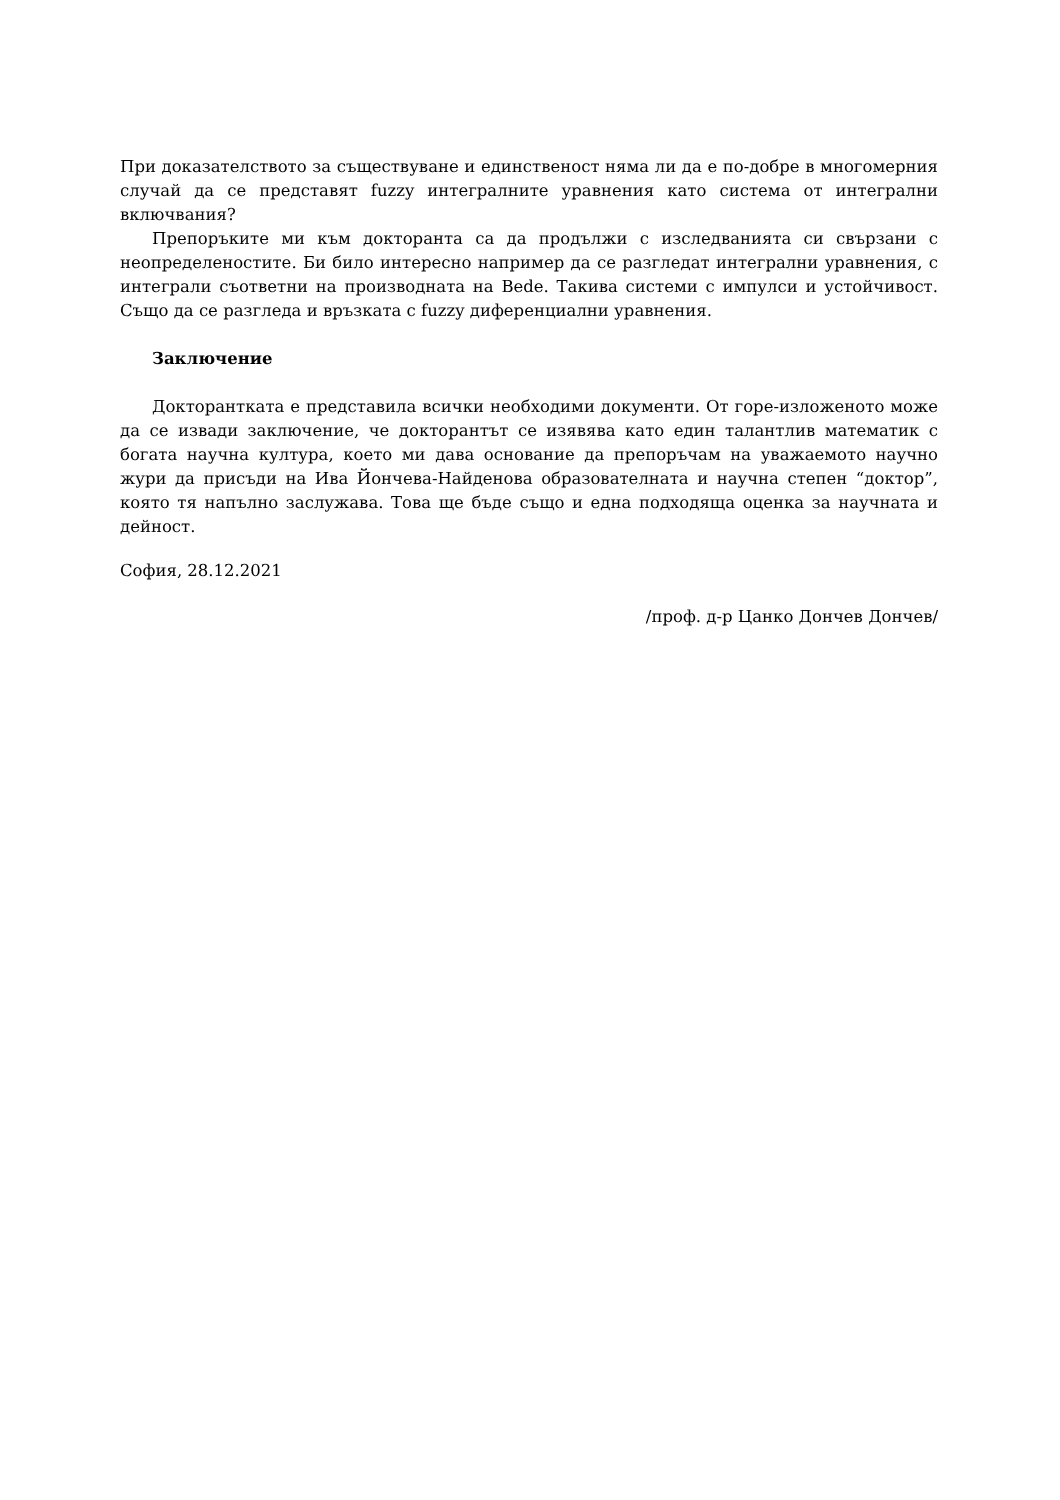При доказателството за съществуване и единственост няма ли да е по-добре в многомерния случай да се представят fuzzy интегралните уравнения като система от интегрални включвания?
Препоръките ми към докторанта са да продължи с изследванията си свързани с неопределеностите. Би било интересно например да се разгледат интегрални уравнения, с интеграли съответни на производната на Bede. Такива системи с импулси и устойчивост. Също да се разгледа и връзката с fuzzy диференциални уравнения.
Заключение
Докторантката е представила всички необходими документи. От горе-изложеното може да се извади заключение, че докторантът се изявява като един талантлив математик с богата научна култура, което ми дава основание да препоръчам на уважаемото научно жури да присъди на Ива Йончева-Найденова образователната и научна степен “доктор”, която тя напълно заслужава. Това ще бъде също и една подходяща оценка за научната и дейност.
София, 28.12.2021
/проф. д-р Цанко Дончев Дончев/